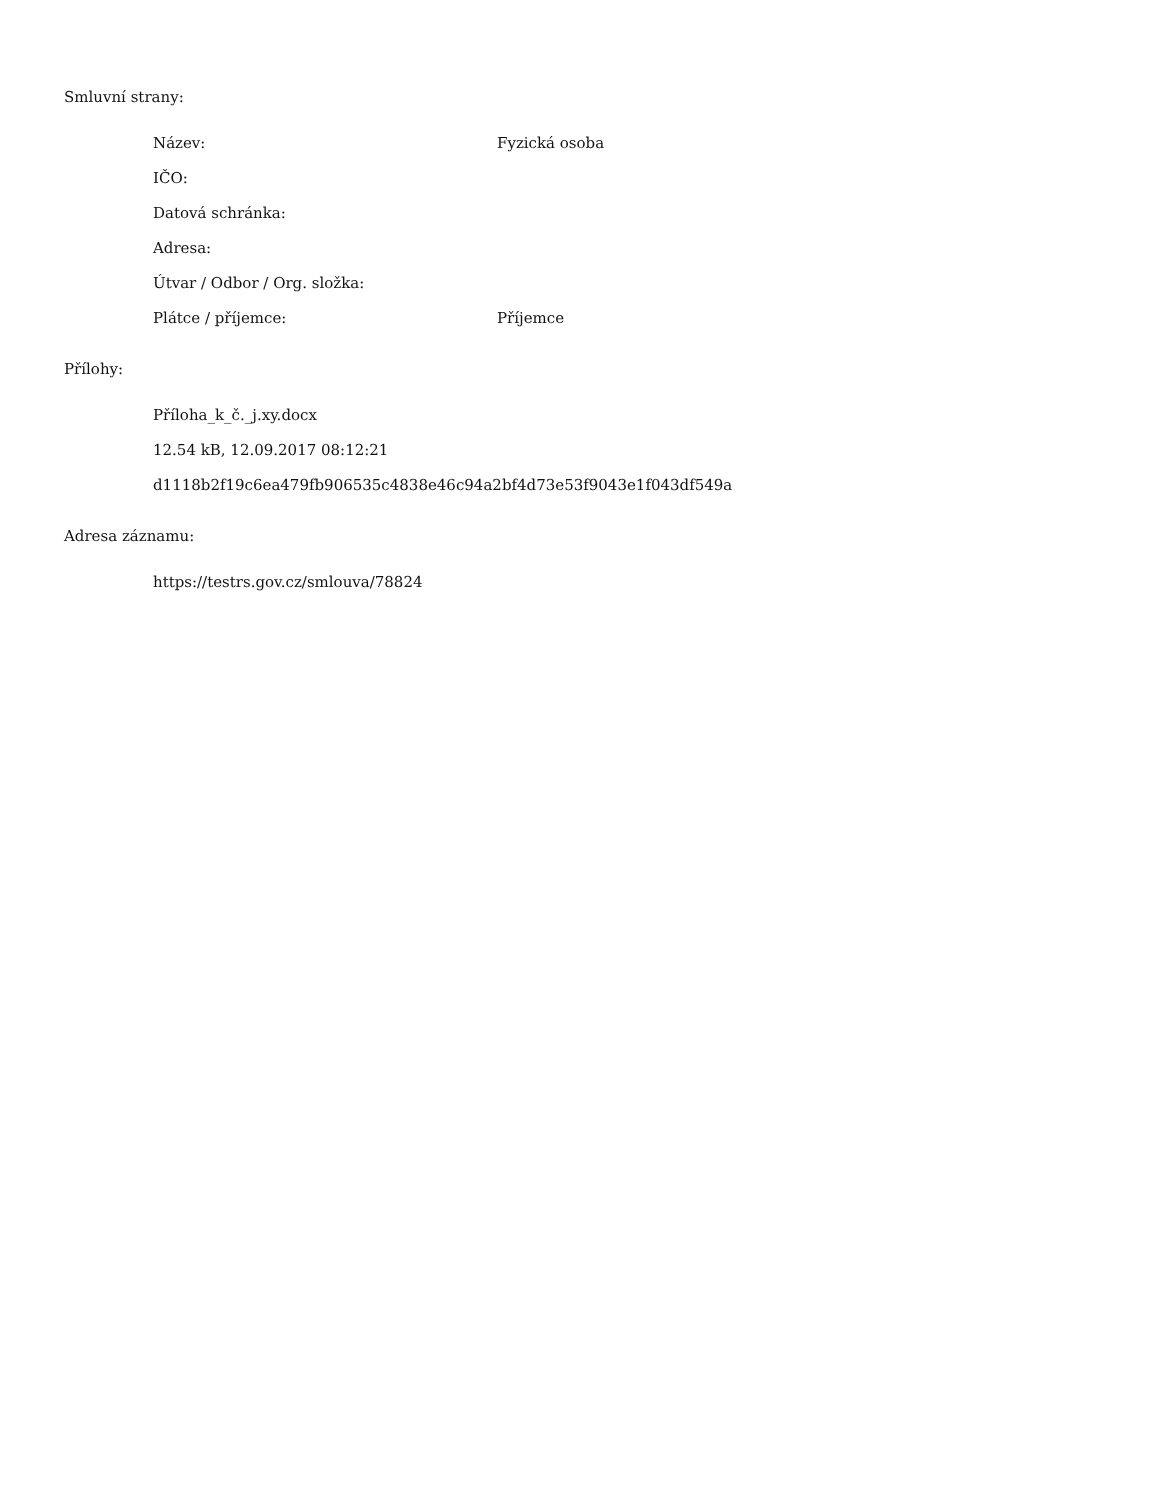Smluvní strany:
Název: Fyzická osoba
IČO:
Datová schránka:
Adresa:
Útvar / Odbor / Org. složka:
Plátce / příjemce: Příjemce
Přílohy:
Příloha_k_č._j.xy.docx
12.54 kB, 12.09.2017 08:12:21
d1118b2f19c6ea479fb906535c4838e46c94a2bf4d73e53f9043e1f043df549a
Adresa záznamu:
https://testrs.gov.cz/smlouva/78824